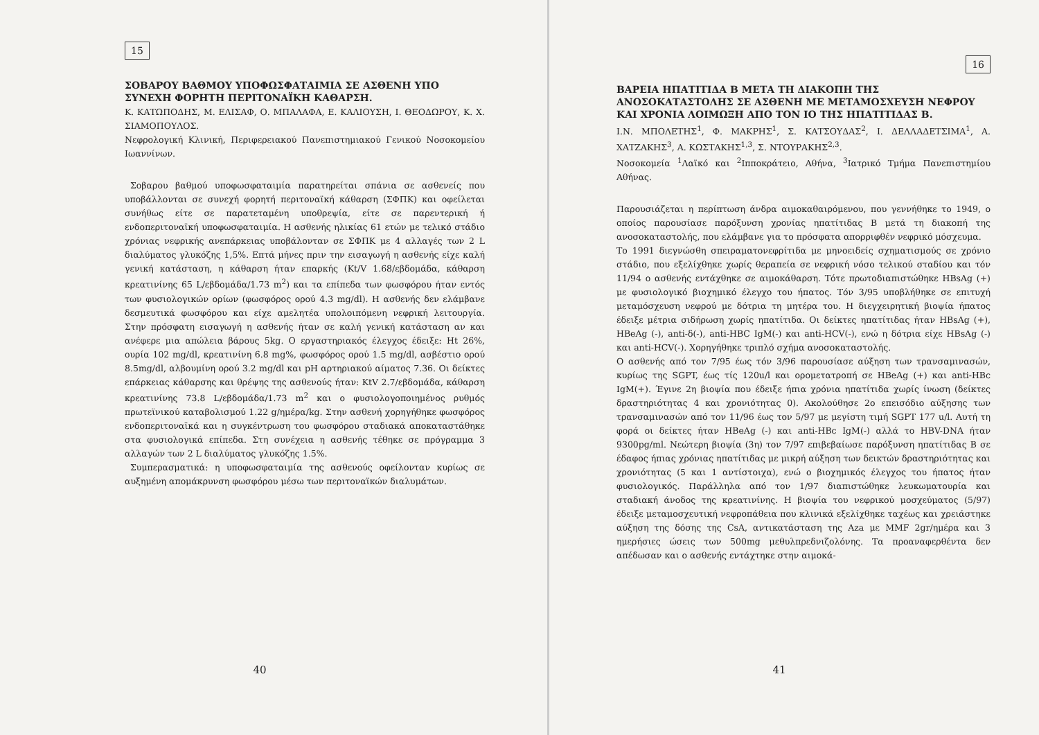15
ΣΟΒΑΡΟΥ ΒΑΘΜΟΥ ΥΠΟΦΩΣΦΑΤΑΙΜΙΑ ΣΕ ΑΣΘΕΝΗ ΥΠΟ ΣΥΝΕΧΗ ΦΟΡΗΤΗ ΠΕΡΙΤΟΝΑΪΚΗ ΚΑΘΑΡΣΗ.
Κ. ΚΑΤΩΠΟΔΗΣ, Μ. ΕΛΙΣΑΦ, Ο. ΜΠΑΛΑΦΑ, Ε. ΚΑΛΙΟΥΣΗ, Ι. ΘΕΟΔΩΡΟΥ, Κ. Χ. ΣΙΑΜΟΠΟΥΛΟΣ.
Νεφρολογική Κλινική, Περιφερειακού Πανεπιστημιακού Γενικού Νοσοκομείου Ιωαννίνων.
Σοβαρου βαθμού υποφωσφαταιμία παρατηρείται σπάνια σε ασθενείς που υποβάλλονται σε συνεχή φορητή περιτοναϊκή κάθαρση (ΣΦΠΚ) και οφείλεται συνήθως είτε σε παρατεταμένη υποθρεψία, είτε σε παρεντερική ή ενδοπεριτοναϊκή υποφωσφαταιμία. Η ασθενής ηλικίας 61 ετών με τελικό στάδιο χρόνιας νεφρικής ανεπάρκειας υποβάλονταν σε ΣΦΠΚ με 4 αλλαγές των 2 L διαλύματος γλυκόζης 1,5%. Επτά μήνες πριν την εισαγωγή η ασθενής είχε καλή γενική κατάσταση, η κάθαρση ήταν επαρκής (Kt/V 1.68/εβδομάδα, κάθαρση κρεατινίνης 65 L/εβδομάδα/1.73 m<sup>2</sup>) και τα επίπεδα των φωσφόρου ήταν εντός των φυσιολογικών ορίων (φωσφόρος ορού 4.3 mg/dl). Η ασθενής δεν ελάμβανε δεσμευτικά φωσφόρου και είχε αμελητέα υπολοιπόμενη νεφρική λειτουργία. Στην πρόσφατη εισαγωγή η ασθενής ήταν σε καλή γενική κατάσταση αν και ανέφερε μια απώλεια βάρους 5kg. Ο εργαστηριακός έλεγχος έδειξε: Ht 26%, ουρία 102 mg/dl, κρεατινίνη 6.8 mg%, φωσφόρος ορού 1.5 mg/dl, ασβέστιο ορού 8.5mg/dl, αλβουμίνη ορού 3.2 mg/dl και pH αρτηριακού αίματος 7.36. Οι δείκτες επάρκειας κάθαρσης και θρέψης της ασθενούς ήταν: KtV 2.7/εβδομάδα, κάθαρση κρεατινίνης 73.8 L/εβδομάδα/1.73 m<sup>2</sup> και ο φυσιολογοποιημένος ρυθμός πρωτεϊνικού καταβολισμού 1.22 g/ημέρα/kg. Στην ασθενή χορηγήθηκε φωσφόρος ενδοπεριτοναϊκά και η συγκέντρωση του φωσφόρου σταδιακά αποκαταστάθηκε στα φυσιολογικά επίπεδα. Στη συνέχεια η ασθενής τέθηκε σε πρόγραμμα 3 αλλαγών των 2 L διαλύματος γλυκόζης 1.5%.
Συμπερασματικά: η υποφωσφαταιμία της ασθενούς οφείλονταν κυρίως σε αυξημένη απομάκρυνση φωσφόρου μέσω των περιτοναϊκών διαλυμάτων.
40
16
ΒΑΡΕΙΑ ΗΠΑΤΙΤΙΔΑ Β ΜΕΤΑ ΤΗ ΔΙΑΚΟΠΗ ΤΗΣ ΑΝΟΣΟΚΑΤΑΣΤΟΛΗΣ ΣΕ ΑΣΘΕΝΗ ΜΕ ΜΕΤΑΜΟΣΧΕΥΣΗ ΝΕΦΡΟΥ ΚΑΙ ΧΡΟΝΙΑ ΛΟΙΜΩΞΗ ΑΠΟ ΤΟΝ ΙΟ ΤΗΣ ΗΠΑΤΙΤΙΔΑΣ Β.
Ι.Ν. ΜΠΟΛΕΤΗΣ<sup>1</sup>, Φ. ΜΑΚΡΗΣ<sup>1</sup>, Σ. ΚΑΤΣΟΥΔΑΣ<sup>2</sup>, Ι. ΔΕΛΛΑΔΕΤΣΙΜΑ<sup>1</sup>, Α. ΧΑΤΖΑΚΗΣ<sup>3</sup>, Α. ΚΩΣΤΑΚΗΣ<sup>1,3</sup>, Σ. ΝΤΟΥΡΑΚΗΣ<sup>2,3</sup>.
Νοσοκομεία <sup>1</sup>Λαϊκό και <sup>2</sup>Ιπποκράτειο, Αθήνα, <sup>3</sup>Ιατρικό Τμήμα Πανεπιστημίου Αθήνας.
Παρουσιάζεται η περίπτωση άνδρα αιμοκαθαιρόμενου, που γεννήθηκε το 1949, ο οποίος παρουσίασε παρόξυνση χρονίας ηπατίτιδας Β μετά τη διακοπή της ανοσοκαταστολής, που ελάμβανε για το πρόσφατα απορριφθέν νεφρικό μόσχευμα.
Το 1991 διεγνώσθη σπειραματονεφρίτιδα με μηνοειδείς σχηματισμούς σε χρόνιο στάδιο, που εξελίχθηκε χωρίς θεραπεία σε νεφρική νόσο τελικού σταδίου και τόν 11/94 ο ασθενής εντάχθηκε σε αιμοκάθαρση. Τότε πρωτοδιαπιστώθηκε HBsAg (+) με φυσιολογικό βιοχημικό έλεγχο του ήπατος. Τόν 3/95 υποβλήθηκε σε επιτυχή μεταμόσχευση νεφρού με δότρια τη μητέρα του. Η διεγχειρητική βιοψία ήπατος έδειξε μέτρια σιδήρωση χωρίς ηπατίτιδα. Οι δείκτες ηπατίτιδας ήταν HBsAg (+), HBeAg (-), anti-δ(-), anti-HBC IgM(-) και anti-HCV(-), ενώ η δότρια είχε HBsAg (-) και anti-HCV(-). Χορηγήθηκε τριπλό σχήμα ανοσοκαταστολής.
Ο ασθενής από τον 7/95 έως τόν 3/96 παρουσίασε αύξηση των τρανσαμινασών, κυρίως της SGPT, έως τίς 120u/l και ορομετατροπή σε HBeAg (+) και anti-HBc IgM(+). Έγινε 2η βιοψία που έδειξε ήπια χρόνια ηπατίτιδα χωρίς ίνωση (δείκτες δραστηριότητας 4 και χρονιότητας 0). Ακολούθησε 2ο επεισόδιο αύξησης των τρανσαμινασών από τον 11/96 έως τον 5/97 με μεγίστη τιμή SGPT 177 u/l. Αυτή τη φορά οι δείκτες ήταν HBeAg (-) και anti-HBc IgM(-) αλλά το HBV-DNA ήταν 9300pg/ml. Νεώτερη βιοψία (3η) τον 7/97 επιβεβαίωσε παρόξυνση ηπατίτιδας Β σε έδαφος ήπιας χρόνιας ηπατίτιδας με μικρή αύξηση των δεικτών δραστηριότητας και χρονιότητας (5 και 1 αντίστοιχα), ενώ ο βιοχημικός έλεγχος του ήπατος ήταν φυσιολογικός. Παράλληλα από τον 1/97 διαπιστώθηκε λευκωματουρία και σταδιακή άνοδος της κρεατινίνης. Η βιοψία του νεφρικού μοσχεύματος (5/97) έδειξε μεταμοσχευτική νεφροπάθεια που κλινικά εξελίχθηκε ταχέως και χρειάστηκε αύξηση της δόσης της CsA, αντικατάσταση της Aza με MMF 2gr/ημέρα και 3 ημερήσιες ώσεις των 500mg μεθυλπρεδνιζολόνης. Τα προαναφερθέντα δεν απέδωσαν και ο ασθενής εντάχτηκε στην αιμοκά-
41